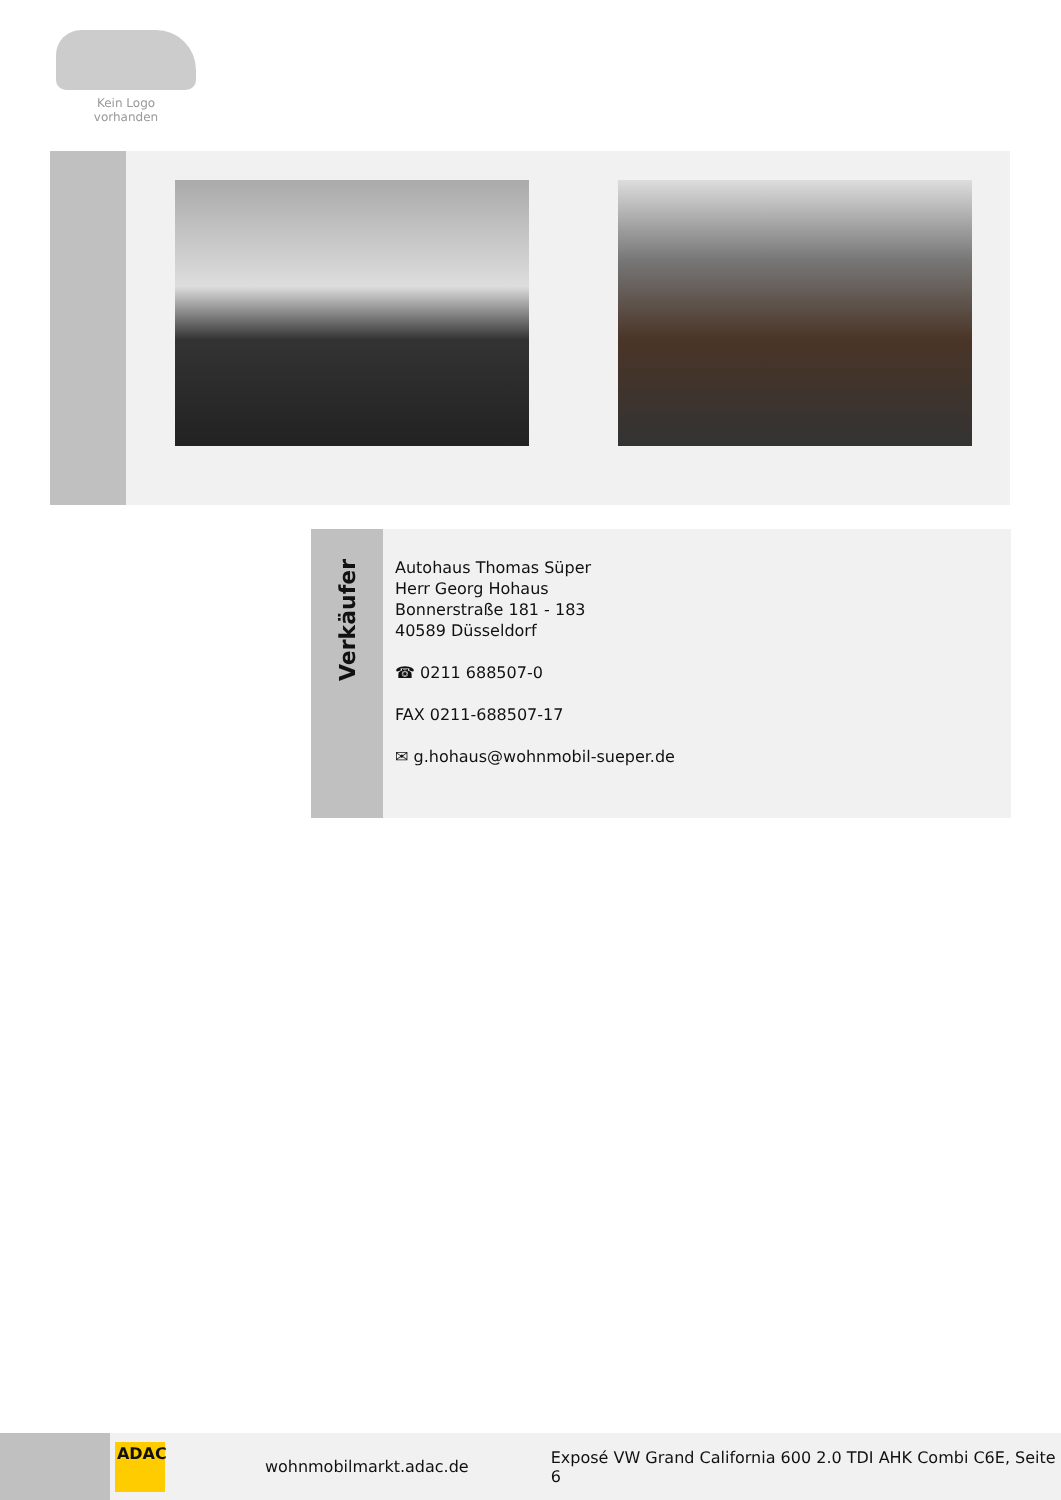Kein Logo
vorhanden
Verkäufer
Autohaus Thomas Süper
Herr Georg Hohaus
Bonnerstraße 181 - 183
40589 Düsseldorf
☎ 0211 688507-0
FAX 0211-688507-17
✉ g.hohaus@wohnmobil-sueper.de
ADAC
wohnmobilmarkt.adac.de
Exposé VW Grand California 600 2.0 TDI AHK Combi C6E, Seite 6